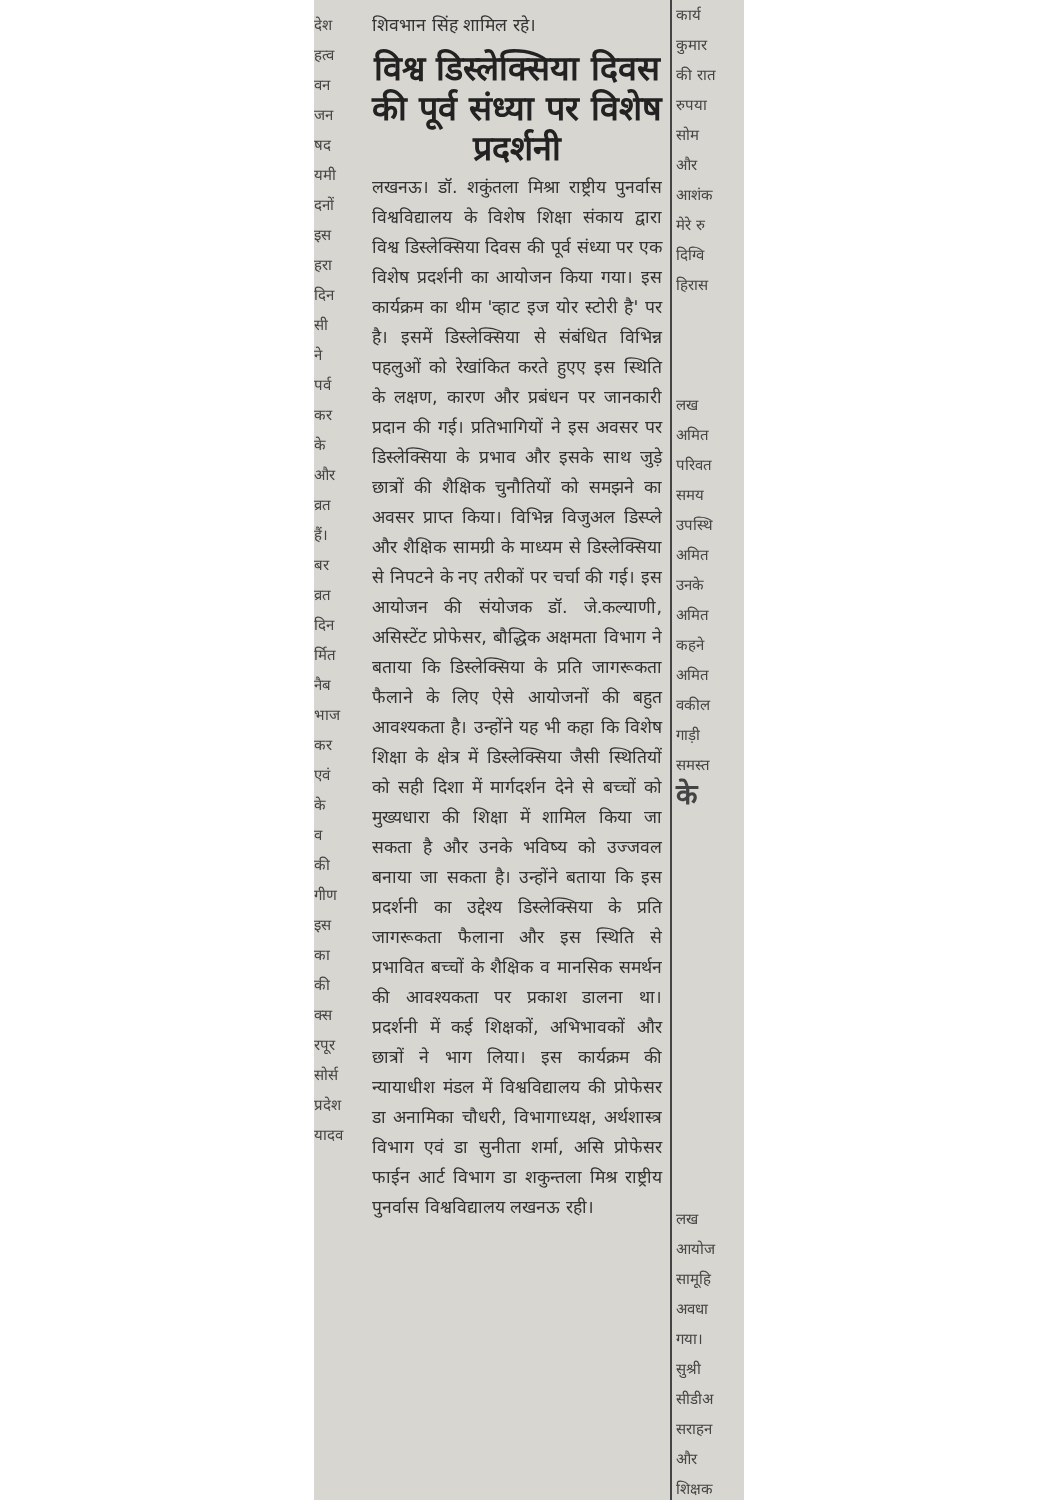देश
हत्व
वन
जन
षद
यमी
दनों
इस
हरा
दिन
सी
ने
पर्व
कर
के
और
व्रत
हैं।
बर
व्रत
दिन
र्मित
नैब
भाज
कर
एवं
के
व
की
गीण
इस
का
की
क्स
रपूर
सोर्स
प्रदेश
यादव
शिवभान सिंह शामिल रहे।
विश्व डिस्लेक्सिया दिवस की पूर्व संध्या पर विशेष प्रदर्शनी
लखनऊ। डॉ. शकुंतला मिश्रा राष्ट्रीय पुनर्वास विश्वविद्यालय के विशेष शिक्षा संकाय द्वारा विश्व डिस्लेक्सिया दिवस की पूर्व संध्या पर एक विशेष प्रदर्शनी का आयोजन किया गया। इस कार्यक्रम का थीम 'व्हाट इज योर स्टोरी है' पर है। इसमें डिस्लेक्सिया से संबंधित विभिन्न पहलुओं को रेखांकित करते हुएए इस स्थिति के लक्षण, कारण और प्रबंधन पर जानकारी प्रदान की गई। प्रतिभागियों ने इस अवसर पर डिस्लेक्सिया के प्रभाव और इसके साथ जुड़े छात्रों की शैक्षिक चुनौतियों को समझने का अवसर प्राप्त किया। विभिन्न विजुअल डिस्प्ले और शैक्षिक सामग्री के माध्यम से डिस्लेक्सिया से निपटने के नए तरीकों पर चर्चा की गई। इस आयोजन की संयोजक डॉ. जे.कल्याणी, असिस्टेंट प्रोफेसर, बौद्धिक अक्षमता विभाग ने बताया कि डिस्लेक्सिया के प्रति जागरूकता फैलाने के लिए ऐसे आयोजनों की बहुत आवश्यकता है। उन्होंने यह भी कहा कि विशेष शिक्षा के क्षेत्र में डिस्लेक्सिया जैसी स्थितियों को सही दिशा में मार्गदर्शन देने से बच्चों को मुख्यधारा की शिक्षा में शामिल किया जा सकता है और उनके भविष्य को उज्जवल बनाया जा सकता है। उन्होंने बताया कि इस प्रदर्शनी का उद्देश्य डिस्लेक्सिया के प्रति जागरूकता फैलाना और इस स्थिति से प्रभावित बच्चों के शैक्षिक व मानसिक समर्थन की आवश्यकता पर प्रकाश डालना था। प्रदर्शनी में कई शिक्षकों, अभिभावकों और छात्रों ने भाग लिया। इस कार्यक्रम की न्यायाधीश मंडल में विश्वविद्यालय की प्रोफेसर डा अनामिका चौधरी, विभागाध्यक्ष, अर्थशास्त्र विभाग एवं डा सुनीता शर्मा, असि प्रोफेसर फाईन आर्ट विभाग डा शकुन्तला मिश्र राष्ट्रीय पुनर्वास विश्वविद्यालय लखनऊ रही।
कार्य
कुमार
की रात
रुपया
सोम
और
आशंक
मेरे रु
दिग्वि
हिरास
लख
अमित
परिवत
समय
उपस्थि
अमित
उनके
अमित
कहने
अमित
वकील
गाड़ी
समस्त
के
लख
आयोज
सामूहि
अवधा
गया।
सुश्री
सीडीअ
सराहन
और
शिक्षक